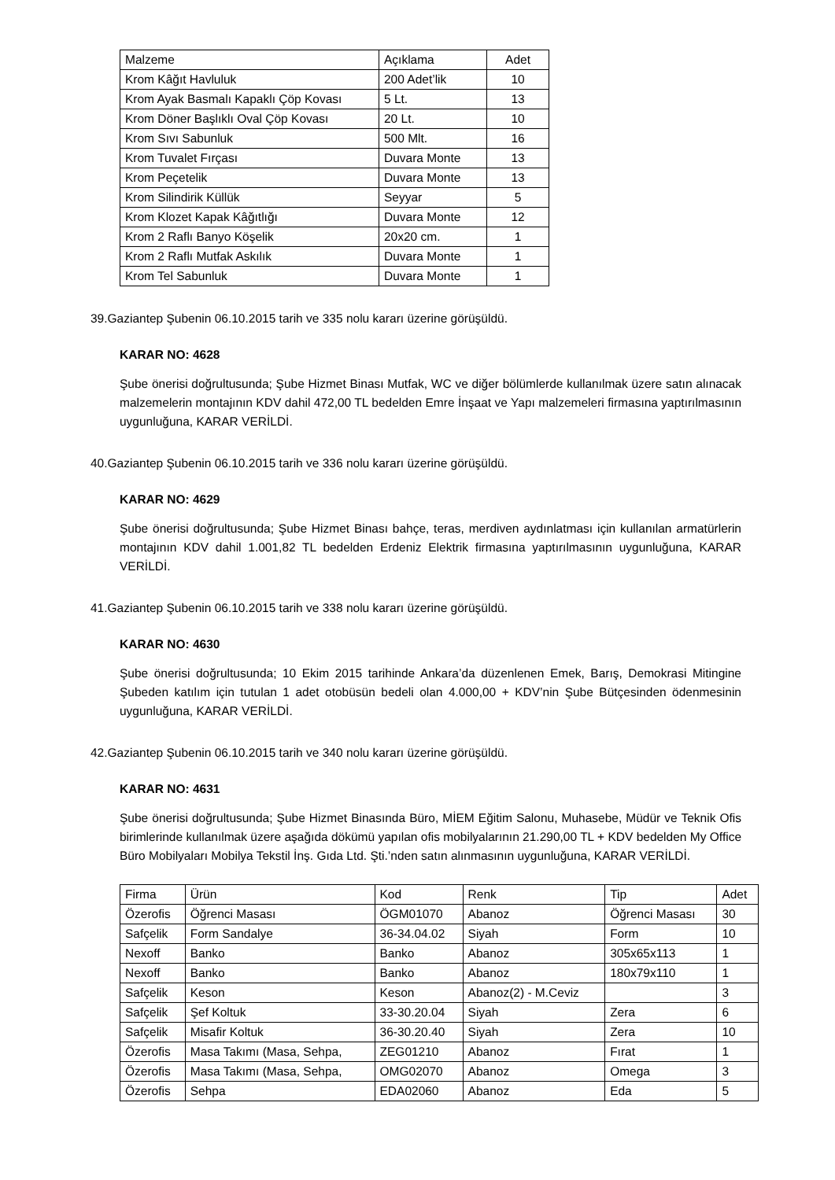| Malzeme | Açıklama | Adet |
| Krom Kâğıt Havluluk | 200 Adet’lik | 10 |
| Krom Ayak Basmalı Kapaklı Çöp Kovası | 5 Lt. | 13 |
| Krom Döner Başlıklı Oval Çöp Kovası | 20 Lt. | 10 |
| Krom Sıvı Sabunluk | 500 Mlt. | 16 |
| Krom Tuvalet Fırçası | Duvara Monte | 13 |
| Krom Peçetelik | Duvara Monte | 13 |
| Krom Silindirik Küllük | Seyyar | 5 |
| Krom Klozet Kapak Kâğıtlığı | Duvara Monte | 12 |
| Krom 2 Raflı Banyo Köşelik | 20x20 cm. | 1 |
| Krom 2 Raflı Mutfak Askılık | Duvara Monte | 1 |
| Krom Tel Sabunluk | Duvara Monte | 1 |
39.Gaziantep Şubenin 06.10.2015 tarih ve 335 nolu kararı üzerine görüşüldü.
KARAR NO: 4628
Şube önerisi doğrultusunda; Şube Hizmet Binası Mutfak, WC ve diğer bölümlerde kullanılmak üzere satın alınacak malzemelerin montajının KDV dahil 472,00 TL bedelden Emre İnşaat ve Yapı malzemeleri firmasına yaptırılmasının uygunluğuna, KARAR VERİLDİ.
40.Gaziantep Şubenin 06.10.2015 tarih ve 336 nolu kararı üzerine görüşüldü.
KARAR NO: 4629
Şube önerisi doğrultusunda; Şube Hizmet Binası bahçe, teras, merdiven aydınlatması için kullanılan armatürlerin montajının KDV dahil 1.001,82 TL bedelden Erdeniz Elektrik firmasına yaptırılmasının uygunluğuna, KARAR VERİLDİ.
41.Gaziantep Şubenin 06.10.2015 tarih ve 338 nolu kararı üzerine görüşüldü.
KARAR NO: 4630
Şube önerisi doğrultusunda; 10 Ekim 2015 tarihinde Ankara’da düzenlenen Emek, Barış, Demokrasi Mitingine Şubeden katılım için tutulan 1 adet otobüsün bedeli olan 4.000,00 + KDV’nin Şube Bütçesinden ödenmesinin uygunluğuna, KARAR VERİLDİ.
42.Gaziantep Şubenin 06.10.2015 tarih ve 340 nolu kararı üzerine görüşüldü.
KARAR NO: 4631
Şube önerisi doğrultusunda; Şube Hizmet Binasında Büro, MİEM Eğitim Salonu, Muhasebe, Müdür ve Teknik Ofis birimlerinde kullanılmak üzere aşağıda dökümü yapılan ofis mobilyalarının 21.290,00 TL + KDV bedelden My Office Büro Mobilyaları Mobilya Tekstil İnş. Gıda Ltd. Şti.’nden satın alınmasının uygunluğuna, KARAR VERİLDİ.
| Firma | Ürün | Kod | Renk | Tip | Adet |
| Özerofis | Öğrenci Masası | ÖGM01070 | Abanoz | Öğrenci Masası | 30 |
| Safçelik | Form Sandalye | 36-34.04.02 | Siyah | Form | 10 |
| Nexoff | Banko | Banko | Abanoz | 305x65x113 | 1 |
| Nexoff | Banko | Banko | Abanoz | 180x79x110 | 1 |
| Safçelik | Keson | Keson | Abanoz(2) - M.Ceviz | | 3 |
| Safçelik | Şef Koltuk | 33-30.20.04 | Siyah | Zera | 6 |
| Safçelik | Misafir Koltuk | 36-30.20.40 | Siyah | Zera | 10 |
| Özerofis | Masa Takımı (Masa, Sehpa, | ZEG01210 | Abanoz | Fırat | 1 |
| Özerofis | Masa Takımı (Masa, Sehpa, | OMG02070 | Abanoz | Omega | 3 |
| Özerofis | Sehpa | EDA02060 | Abanoz | Eda | 5 |